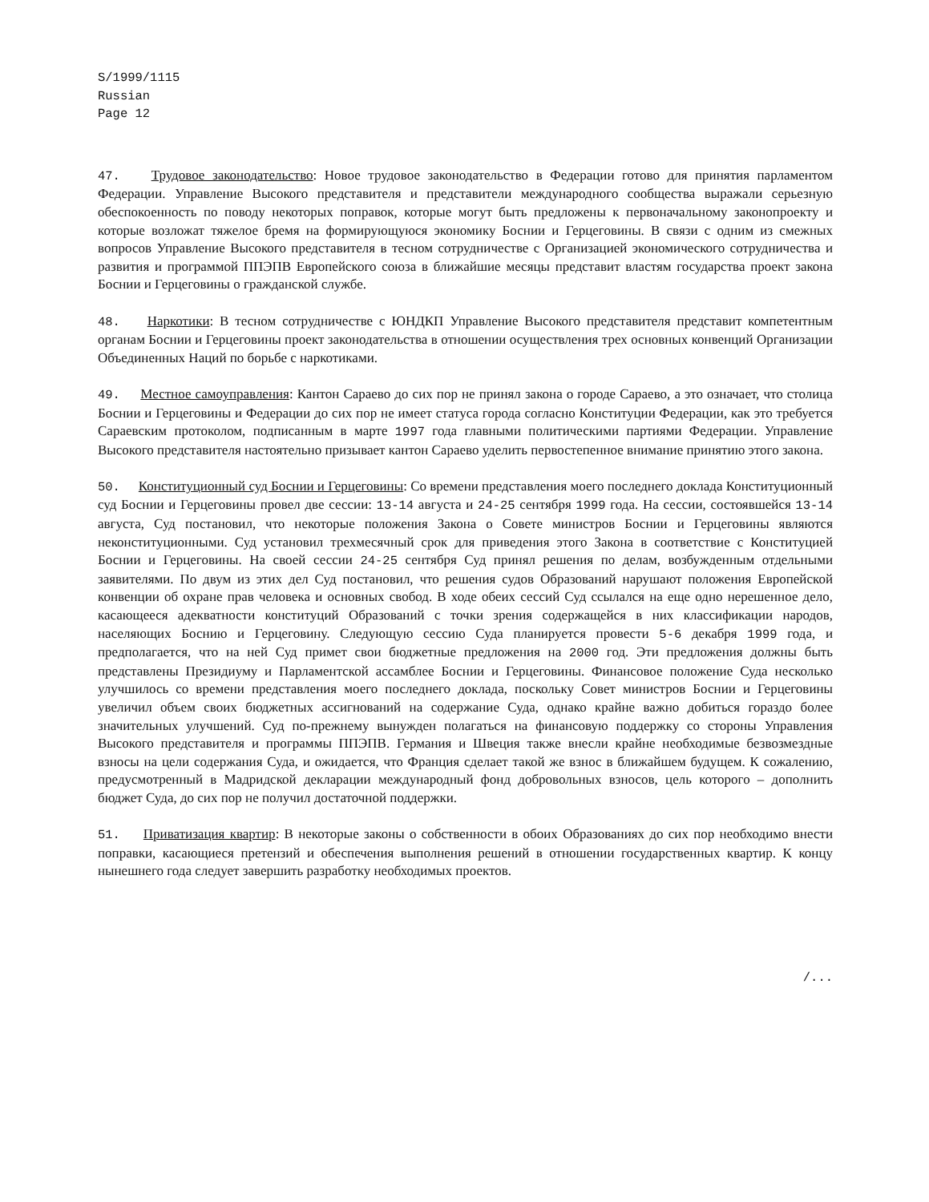S/1999/1115
Russian
Page 12
47. Трудовое законодательство: Новое трудовое законодательство в Федерации готово для принятия парламентом Федерации. Управление Высокого представителя и представители международного сообщества выражали серьезную обеспокоенность по поводу некоторых поправок, которые могут быть предложены к первоначальному законопроекту и которые возложат тяжелое бремя на формирующуюся экономику Боснии и Герцеговины. В связи с одним из смежных вопросов Управление Высокого представителя в тесном сотрудничестве с Организацией экономического сотрудничества и развития и программой ППЭПВ Европейского союза в ближайшие месяцы представит властям государства проект закона Боснии и Герцеговины о гражданской службе.
48. Наркотики: В тесном сотрудничестве с ЮНДКП Управление Высокого представителя представит компетентным органам Боснии и Герцеговины проект законодательства в отношении осуществления трех основных конвенций Организации Объединенных Наций по борьбе с наркотиками.
49. Местное самоуправления: Кантон Сараево до сих пор не принял закона о городе Сараево, а это означает, что столица Боснии и Герцеговины и Федерации до сих пор не имеет статуса города согласно Конституции Федерации, как это требуется Сараевским протоколом, подписанным в марте 1997 года главными политическими партиями Федерации. Управление Высокого представителя настоятельно призывает кантон Сараево уделить первостепенное внимание принятию этого закона.
50. Конституционный суд Боснии и Герцеговины: Со времени представления моего последнего доклада Конституционный суд Боснии и Герцеговины провел две сессии: 13-14 августа и 24-25 сентября 1999 года. На сессии, состоявшейся 13-14 августа, Суд постановил, что некоторые положения Закона о Совете министров Боснии и Герцеговины являются неконституционными. Суд установил трехмесячный срок для приведения этого Закона в соответствие с Конституцией Боснии и Герцеговины. На своей сессии 24-25 сентября Суд принял решения по делам, возбужденным отдельными заявителями. По двум из этих дел Суд постановил, что решения судов Образований нарушают положения Европейской конвенции об охране прав человека и основных свобод. В ходе обеих сессий Суд ссылался на еще одно нерешенное дело, касающееся адекватности конституций Образований с точки зрения содержащейся в них классификации народов, населяющих Боснию и Герцеговину. Следующую сессию Суда планируется провести 5-6 декабря 1999 года, и предполагается, что на ней Суд примет свои бюджетные предложения на 2000 год. Эти предложения должны быть представлены Президиуму и Парламентской ассамблее Боснии и Герцеговины. Финансовое положение Суда несколько улучшилось со времени представления моего последнего доклада, поскольку Совет министров Боснии и Герцеговины увеличил объем своих бюджетных ассигнований на содержание Суда, однако крайне важно добиться гораздо более значительных улучшений. Суд по-прежнему вынужден полагаться на финансовую поддержку со стороны Управления Высокого представителя и программы ППЭПВ. Германия и Швеция также внесли крайне необходимые безвозмездные взносы на цели содержания Суда, и ожидается, что Франция сделает такой же взнос в ближайшем будущем. К сожалению, предусмотренный в Мадридской декларации международный фонд добровольных взносов, цель которого – дополнить бюджет Суда, до сих пор не получил достаточной поддержки.
51. Приватизация квартир: В некоторые законы о собственности в обоих Образованиях до сих пор необходимо внести поправки, касающиеся претензий и обеспечения выполнения решений в отношении государственных квартир. К концу нынешнего года следует завершить разработку необходимых проектов.
/...